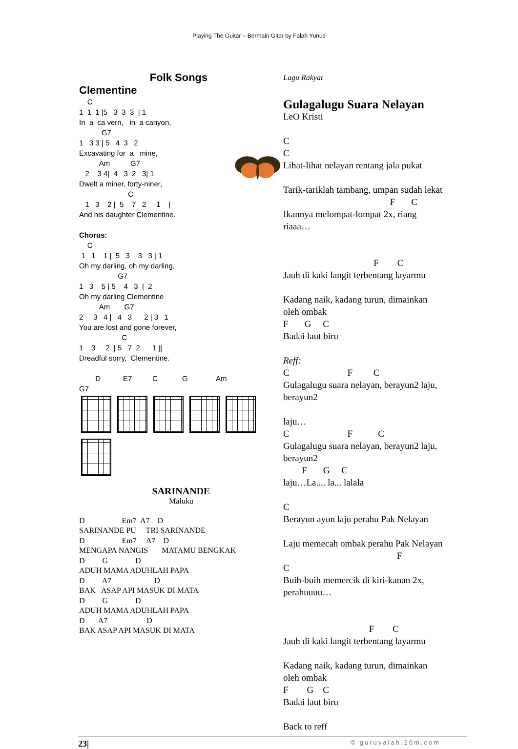Playing The Guitar – Bermain Gitar by Falah Yunus
Folk Songs
Clementine
C 1 1 1 |5 3 3 3 | 1 In a ca vern, in a canyon, G7 1 3 3 | 5 4 3 2 Excavating for a mine, Am G7 2 3 4| 4 3 2 3| 1 Dwelt a miner, forty-niner, C 1 3 2 | 5 7 2 1 | And his daughter Clementine. Chorus: C 1 1 1 | 5 3 3 3 | 1 Oh my darling, oh my darling, G7 1 3 5 | 5 4 3 | 2 Oh my darling Clementine Am G7 2 3 4 | 4 3 2 | 3 1 You are lost and gone forever, C 1 3 2 | 5 7 2 1 || Dreadful sorry, Clementine. D E7 C G Am G7
SARINANDE
Maluku
D Em7 A7 D SARINANDE PU TRI SARINANDE D Em7 A7 D MENGAPA NANGIS MATAMU BENGKAK D G D ADUH MAMA ADUHLAH PAPA D A7 D BAK ASAP API MASUK DI MATA D G D ADUH MAMA ADUHLAH PAPA D A7 D BAK ASAP API MASUK DI MATA
Lagu Rakyat
Gulagalugu Suara Nelayan
LeO Kristi C C Lihat-lihat nelayan rentang jala pukat Tarik-tariklah tambang, umpan sudah lekat F C Ikannya melompat-lompat 2x, riang riaaa… F C Jauh di kaki langit terbentang layarmu Kadang naik, kadang turun, dimainkan oleh ombak F G C Badai laut biru Reff: C F C Gulagalugu suara nelayan, berayun2 laju, berayun2 laju… C F C Gulagalugu suara nelayan, berayun2 laju, berayun2 F G C laju…La.... la... lalala C Berayun ayun laju perahu Pak Nelayan Laju memecah ombak perahu Pak Nelayan F C Buih-buih memercik di kiri-kanan 2x, perahuuuu… F C Jauh di kaki langit terbentang layarmu Kadang naik, kadang turun, dimainkan oleh ombak F G C Badai laut biru Back to reff
23| © guruvalah.20m.com